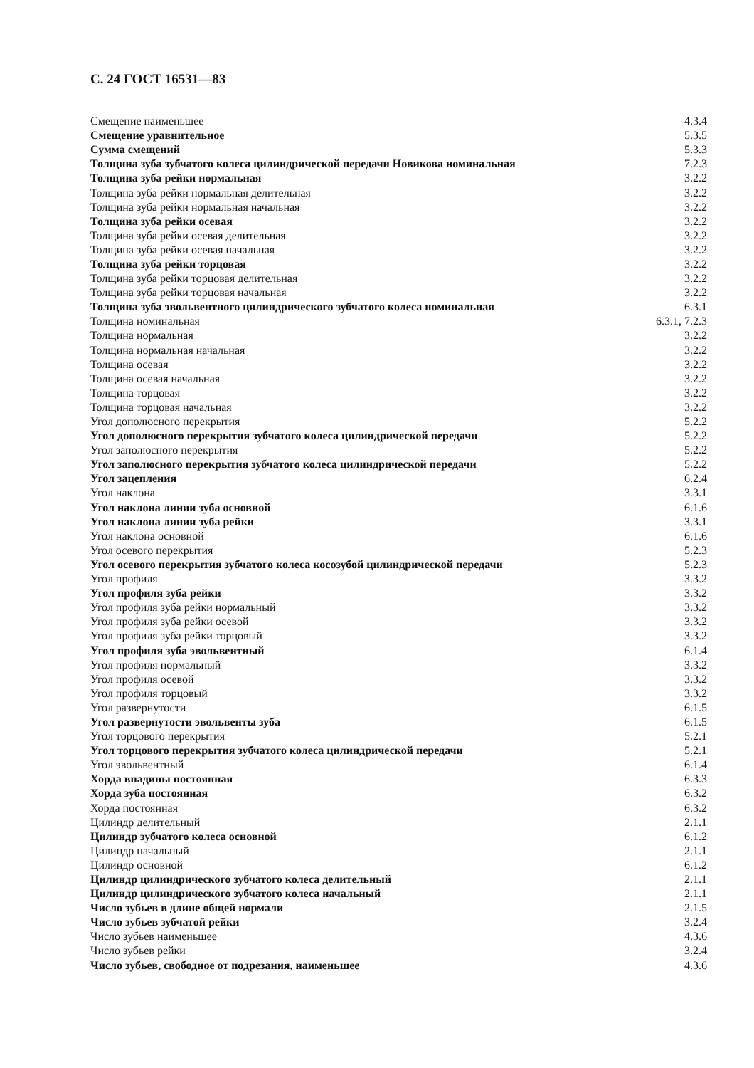С. 24 ГОСТ 16531—83
| Смещение наименьшее | 4.3.4 |
| Смещение уравнительное | 5.3.5 |
| Сумма смещений | 5.3.3 |
| Толщина зуба зубчатого колеса цилиндрической передачи Новикова номинальная | 7.2.3 |
| Толщина зуба рейки нормальная | 3.2.2 |
| Толщина зуба рейки нормальная делительная | 3.2.2 |
| Толщина зуба рейки нормальная начальная | 3.2.2 |
| Толщина зуба рейки осевая | 3.2.2 |
| Толщина зуба рейки осевая делительная | 3.2.2 |
| Толщина зуба рейки осевая начальная | 3.2.2 |
| Толщина зуба рейки торцовая | 3.2.2 |
| Толщина зуба рейки торцовая делительная | 3.2.2 |
| Толщина зуба рейки торцовая начальная | 3.2.2 |
| Толщина зуба эвольвентного цилиндрического зубчатого колеса номинальная | 6.3.1 |
| Толщина номинальная | 6.3.1, 7.2.3 |
| Толщина нормальная | 3.2.2 |
| Толщина нормальная начальная | 3.2.2 |
| Толщина осевая | 3.2.2 |
| Толщина осевая начальная | 3.2.2 |
| Толщина торцовая | 3.2.2 |
| Толщина торцовая начальная | 3.2.2 |
| Угол дополюсного перекрытия | 5.2.2 |
| Угол дополюсного перекрытия зубчатого колеса цилиндрической передачи | 5.2.2 |
| Угол заполюсного перекрытия | 5.2.2 |
| Угол заполюсного перекрытия зубчатого колеса цилиндрической передачи | 5.2.2 |
| Угол зацепления | 6.2.4 |
| Угол наклона | 3.3.1 |
| Угол наклона линии зуба основной | 6.1.6 |
| Угол наклона линии зуба рейки | 3.3.1 |
| Угол наклона основной | 6.1.6 |
| Угол осевого перекрытия | 5.2.3 |
| Угол осевого перекрытия зубчатого колеса косозубой цилиндрической передачи | 5.2.3 |
| Угол профиля | 3.3.2 |
| Угол профиля зуба рейки | 3.3.2 |
| Угол профиля зуба рейки нормальный | 3.3.2 |
| Угол профиля зуба рейки осевой | 3.3.2 |
| Угол профиля зуба рейки торцовый | 3.3.2 |
| Угол профиля зуба эвольвентный | 6.1.4 |
| Угол профиля нормальный | 3.3.2 |
| Угол профиля осевой | 3.3.2 |
| Угол профиля торцовый | 3.3.2 |
| Угол развернутости | 6.1.5 |
| Угол развернутости эвольвенты зуба | 6.1.5 |
| Угол торцового перекрытия | 5.2.1 |
| Угол торцового перекрытия зубчатого колеса цилиндрической передачи | 5.2.1 |
| Угол эвольвентный | 6.1.4 |
| Хорда впадины постоянная | 6.3.3 |
| Хорда зуба постоянная | 6.3.2 |
| Хорда постоянная | 6.3.2 |
| Цилиндр делительный | 2.1.1 |
| Цилиндр зубчатого колеса основной | 6.1.2 |
| Цилиндр начальный | 2.1.1 |
| Цилиндр основной | 6.1.2 |
| Цилиндр цилиндрического зубчатого колеса делительный | 2.1.1 |
| Цилиндр цилиндрического зубчатого колеса начальный | 2.1.1 |
| Число зубьев в длине общей нормали | 2.1.5 |
| Число зубьев зубчатой рейки | 3.2.4 |
| Число зубьев наименьшее | 4.3.6 |
| Число зубьев рейки | 3.2.4 |
| Число зубьев, свободное от подрезания, наименьшее | 4.3.6 |